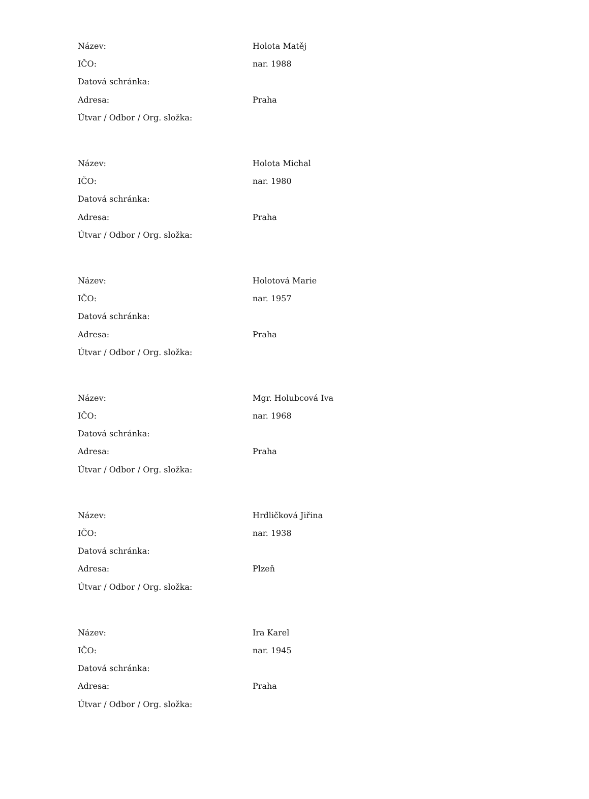| Název: | Holota Matěj |
| IČO: | nar. 1988 |
| Datová schránka: | |
| Adresa: | Praha |
| Útvar / Odbor / Org. složka: | |
| Název: | Holota Michal |
| IČO: | nar. 1980 |
| Datová schránka: | |
| Adresa: | Praha |
| Útvar / Odbor / Org. složka: | |
| Název: | Holotová Marie |
| IČO: | nar. 1957 |
| Datová schránka: | |
| Adresa: | Praha |
| Útvar / Odbor / Org. složka: | |
| Název: | Mgr. Holubcová Iva |
| IČO: | nar. 1968 |
| Datová schránka: | |
| Adresa: | Praha |
| Útvar / Odbor / Org. složka: | |
| Název: | Hrdličková Jiřina |
| IČO: | nar. 1938 |
| Datová schránka: | |
| Adresa: | Plzeň |
| Útvar / Odbor / Org. složka: | |
| Název: | Ira Karel |
| IČO: | nar. 1945 |
| Datová schránka: | |
| Adresa: | Praha |
| Útvar / Odbor / Org. složka: | |